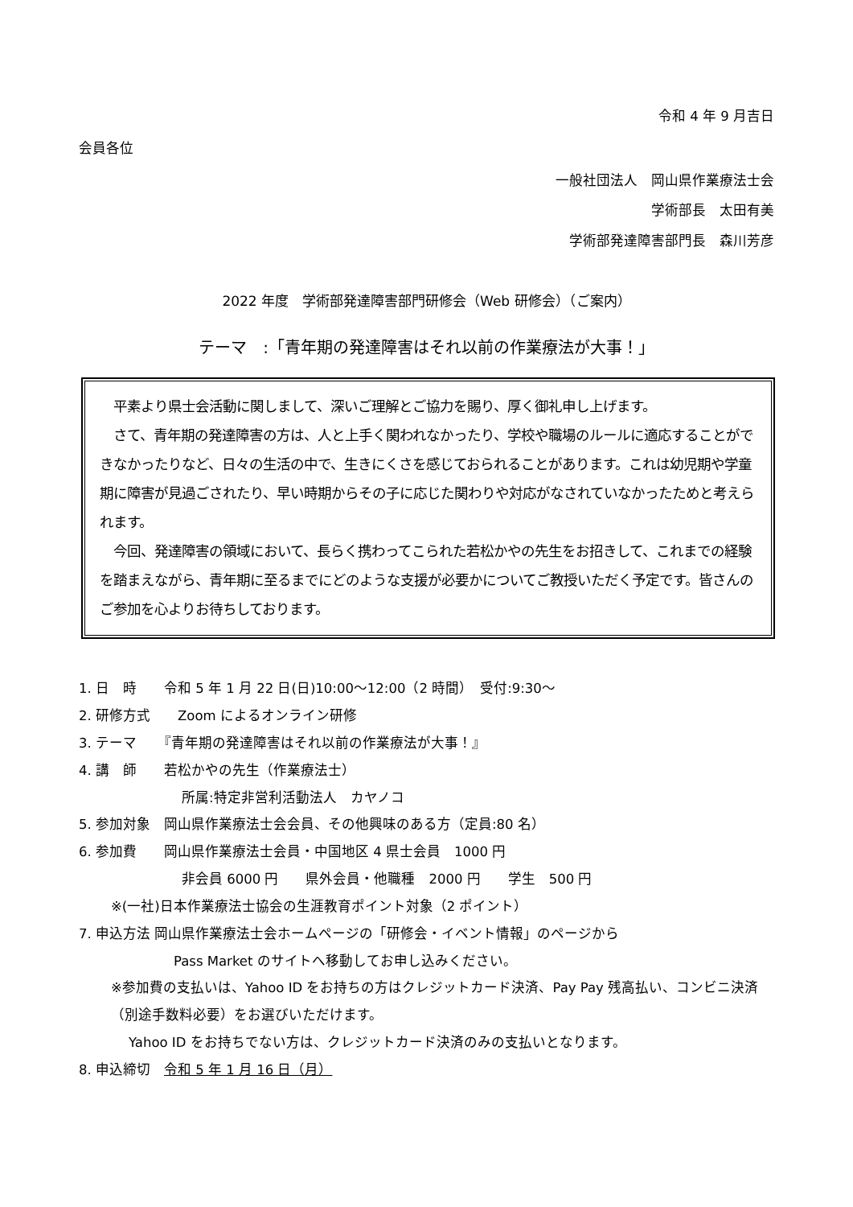令和 4 年 9 月吉日
会員各位
一般社団法人　岡山県作業療法士会
学術部長　太田有美
学術部発達障害部門長　森川芳彦
2022 年度　学術部発達障害部門研修会（Web 研修会）（ご案内）
テーマ　:「青年期の発達障害はそれ以前の作業療法が大事！」
　平素より県士会活動に関しまして、深いご理解とご協力を賜り、厚く御礼申し上げます。
　さて、青年期の発達障害の方は、人と上手く関われなかったり、学校や職場のルールに適応することができなかったりなど、日々の生活の中で、生きにくさを感じておられることがあります。これは幼児期や学童期に障害が見過ごされたり、早い時期からその子に応じた関わりや対応がなされていなかったためと考えられます。
　今回、発達障害の領域において、長らく携わってこられた若松かやの先生をお招きして、これまでの経験を踏まえながら、青年期に至るまでにどのような支援が必要かについてご教授いただく予定です。皆さんのご参加を心よりお待ちしております。
1. 日　時　　令和 5 年 1 月 22 日(日)10:00～12:00（2 時間）　受付:9:30～
2. 研修方式　　Zoom によるオンライン研修
3. テーマ　　『青年期の発達障害はそれ以前の作業療法が大事！』
4. 講　師　　若松かやの先生（作業療法士）
所属:特定非営利活動法人　カヤノコ
5. 参加対象　岡山県作業療法士会会員、その他興味のある方（定員:80 名）
6. 参加費　　岡山県作業療法士会員・中国地区 4 県士会員　1000 円
非会員 6000 円　　県外会員・他職種　2000 円　　学生　500 円
※(一社)日本作業療法士協会の生涯教育ポイント対象（2 ポイント）
7. 申込方法 岡山県作業療法士会ホームページの「研修会・イベント情報」のページから
Pass Market のサイトへ移動してお申し込みください。
※参加費の支払いは、Yahoo ID をお持ちの方はクレジットカード決済、Pay Pay 残高払い、コンビニ決済（別途手数料必要）をお選びいただけます。
Yahoo ID をお持ちでない方は、クレジットカード決済のみの支払いとなります。
8. 申込締切　令和 5 年 1 月 16 日（月）